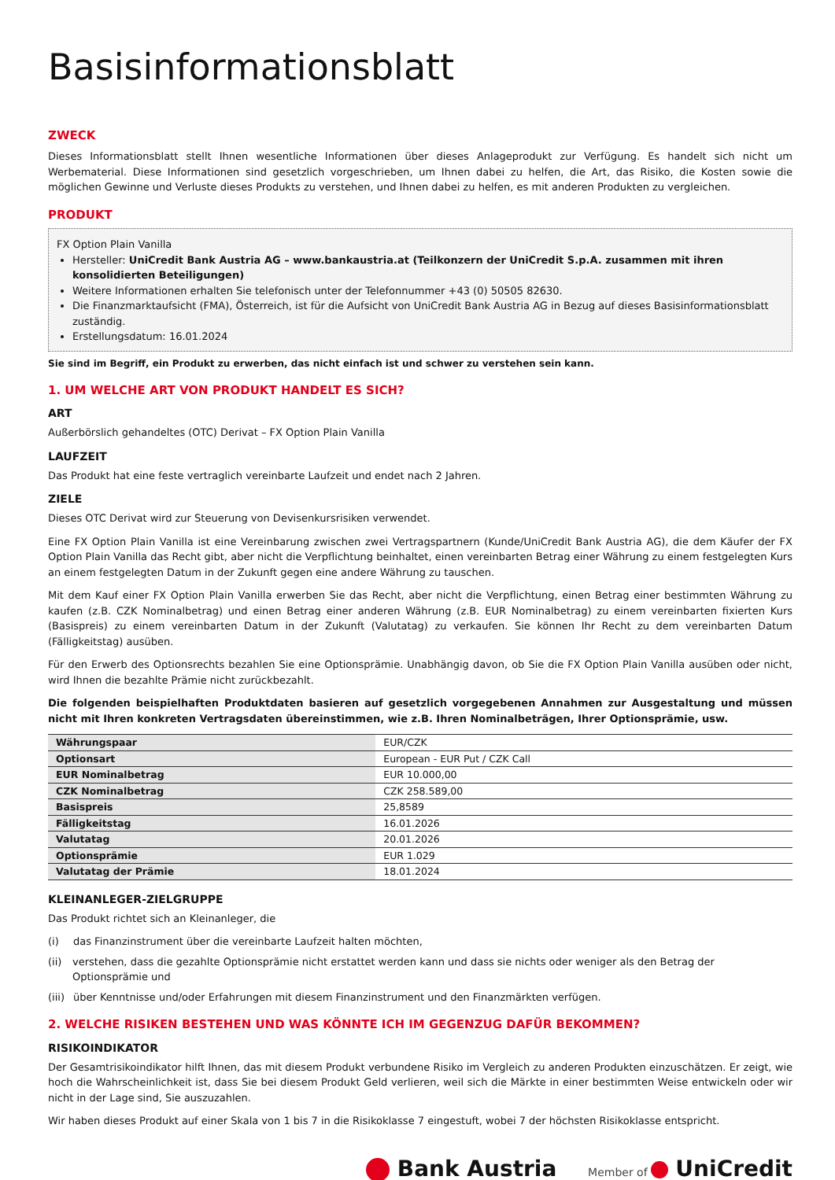Basisinformationsblatt
ZWECK
Dieses Informationsblatt stellt Ihnen wesentliche Informationen über dieses Anlageprodukt zur Verfügung. Es handelt sich nicht um Werbematerial. Diese Informationen sind gesetzlich vorgeschrieben, um Ihnen dabei zu helfen, die Art, das Risiko, die Kosten sowie die möglichen Gewinne und Verluste dieses Produkts zu verstehen, und Ihnen dabei zu helfen, es mit anderen Produkten zu vergleichen.
PRODUKT
FX Option Plain Vanilla
Hersteller: UniCredit Bank Austria AG – www.bankaustria.at (Teilkonzern der UniCredit S.p.A. zusammen mit ihren konsolidierten Beteiligungen)
Weitere Informationen erhalten Sie telefonisch unter der Telefonnummer +43 (0) 50505 82630.
Die Finanzmarktaufsicht (FMA), Österreich, ist für die Aufsicht von UniCredit Bank Austria AG in Bezug auf dieses Basisinformationsblatt zuständig.
Erstellungsdatum: 16.01.2024
Sie sind im Begriff, ein Produkt zu erwerben, das nicht einfach ist und schwer zu verstehen sein kann.
1. UM WELCHE ART VON PRODUKT HANDELT ES SICH?
ART
Außerbörslich gehandeltes (OTC) Derivat – FX Option Plain Vanilla
LAUFZEIT
Das Produkt hat eine feste vertraglich vereinbarte Laufzeit und endet nach 2 Jahren.
ZIELE
Dieses OTC Derivat wird zur Steuerung von Devisenkursrisiken verwendet.
Eine FX Option Plain Vanilla ist eine Vereinbarung zwischen zwei Vertragspartnern (Kunde/UniCredit Bank Austria AG), die dem Käufer der FX Option Plain Vanilla das Recht gibt, aber nicht die Verpflichtung beinhaltet, einen vereinbarten Betrag einer Währung zu einem festgelegten Kurs an einem festgelegten Datum in der Zukunft gegen eine andere Währung zu tauschen.
Mit dem Kauf einer FX Option Plain Vanilla erwerben Sie das Recht, aber nicht die Verpflichtung, einen Betrag einer bestimmten Währung zu kaufen (z.B. CZK Nominalbetrag) und einen Betrag einer anderen Währung (z.B. EUR Nominalbetrag) zu einem vereinbarten fixierten Kurs (Basispreis) zu einem vereinbarten Datum in der Zukunft (Valutatag) zu verkaufen. Sie können Ihr Recht zu dem vereinbarten Datum (Fälligkeitstag) ausüben.
Für den Erwerb des Optionsrechts bezahlen Sie eine Optionsprämie. Unabhängig davon, ob Sie die FX Option Plain Vanilla ausüben oder nicht, wird Ihnen die bezahlte Prämie nicht zurückbezahlt.
Die folgenden beispielhaften Produktdaten basieren auf gesetzlich vorgegebenen Annahmen zur Ausgestaltung und müssen nicht mit Ihren konkreten Vertragsdaten übereinstimmen, wie z.B. Ihren Nominalbeträgen, Ihrer Optionsprämie, usw.
| Währungspaar | EUR/CZK |
| Optionsart | European - EUR Put / CZK Call |
| EUR Nominalbetrag | EUR 10.000,00 |
| CZK Nominalbetrag | CZK 258.589,00 |
| Basispreis | 25,8589 |
| Fälligkeitstag | 16.01.2026 |
| Valutatag | 20.01.2026 |
| Optionsprämie | EUR 1.029 |
| Valutatag der Prämie | 18.01.2024 |
KLEINANLEGER-ZIELGRUPPE
Das Produkt richtet sich an Kleinanleger, die
(i) das Finanzinstrument über die vereinbarte Laufzeit halten möchten,
(ii) verstehen, dass die gezahlte Optionsprämie nicht erstattet werden kann und dass sie nichts oder weniger als den Betrag der Optionsprämie und
(iii) über Kenntnisse und/oder Erfahrungen mit diesem Finanzinstrument und den Finanzmärkten verfügen.
2. WELCHE RISIKEN BESTEHEN UND WAS KÖNNTE ICH IM GEGENZUG DAFÜR BEKOMMEN?
RISIKOINDIKATOR
Der Gesamtrisikoindikator hilft Ihnen, das mit diesem Produkt verbundene Risiko im Vergleich zu anderen Produkten einzuschätzen. Er zeigt, wie hoch die Wahrscheinlichkeit ist, dass Sie bei diesem Produkt Geld verlieren, weil sich die Märkte in einer bestimmten Weise entwickeln oder wir nicht in der Lage sind, Sie auszuzahlen.
Wir haben dieses Produkt auf einer Skala von 1 bis 7 in die Risikoklasse 7 eingestuft, wobei 7 der höchsten Risikoklasse entspricht.
Bank Austria Member of UniCredit